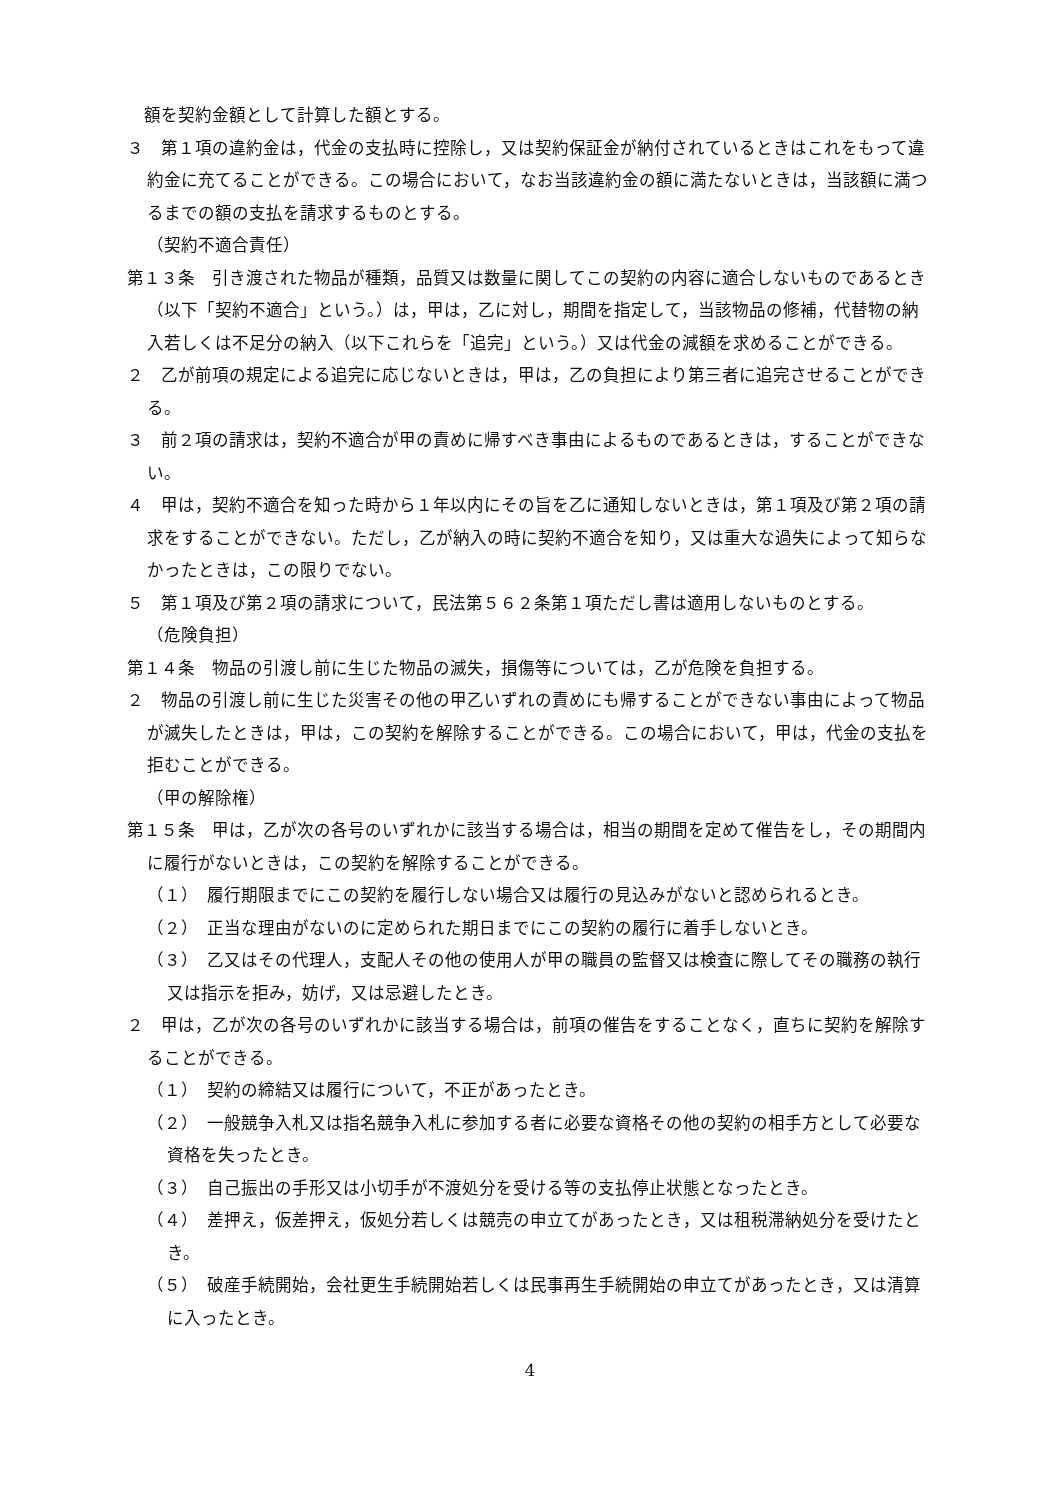額を契約金額として計算した額とする。
３　第１項の違約金は，代金の支払時に控除し，又は契約保証金が納付されているときはこれをもって違約金に充てることができる。この場合において，なお当該違約金の額に満たないときは，当該額に満つるまでの額の支払を請求するものとする。
（契約不適合責任）
第１３条　引き渡された物品が種類，品質又は数量に関してこの契約の内容に適合しないものであるとき（以下「契約不適合」という。）は，甲は，乙に対し，期間を指定して，当該物品の修補，代替物の納入若しくは不足分の納入（以下これらを「追完」という。）又は代金の減額を求めることができる。
２　乙が前項の規定による追完に応じないときは，甲は，乙の負担により第三者に追完させることができる。
３　前２項の請求は，契約不適合が甲の責めに帰すべき事由によるものであるときは，することができない。
４　甲は，契約不適合を知った時から１年以内にその旨を乙に通知しないときは，第１項及び第２項の請求をすることができない。ただし，乙が納入の時に契約不適合を知り，又は重大な過失によって知らなかったときは，この限りでない。
５　第１項及び第２項の請求について，民法第５６２条第１項ただし書は適用しないものとする。
（危険負担）
第１４条　物品の引渡し前に生じた物品の滅失，損傷等については，乙が危険を負担する。
２　物品の引渡し前に生じた災害その他の甲乙いずれの責めにも帰することができない事由によって物品が滅失したときは，甲は，この契約を解除することができる。この場合において，甲は，代金の支払を拒むことができる。
（甲の解除権）
第１５条　甲は，乙が次の各号のいずれかに該当する場合は，相当の期間を定めて催告をし，その期間内に履行がないときは，この契約を解除することができる。
（１）　履行期限までにこの契約を履行しない場合又は履行の見込みがないと認められるとき。
（２）　正当な理由がないのに定められた期日までにこの契約の履行に着手しないとき。
（３）　乙又はその代理人，支配人その他の使用人が甲の職員の監督又は検査に際してその職務の執行又は指示を拒み，妨げ，又は忌避したとき。
２　甲は，乙が次の各号のいずれかに該当する場合は，前項の催告をすることなく，直ちに契約を解除することができる。
（１）　契約の締結又は履行について，不正があったとき。
（２）　一般競争入札又は指名競争入札に参加する者に必要な資格その他の契約の相手方として必要な資格を失ったとき。
（３）　自己振出の手形又は小切手が不渡処分を受ける等の支払停止状態となったとき。
（４）　差押え，仮差押え，仮処分若しくは競売の申立てがあったとき，又は租税滞納処分を受けたとき。
（５）　破産手続開始，会社更生手続開始若しくは民事再生手続開始の申立てがあったとき，又は清算に入ったとき。
4